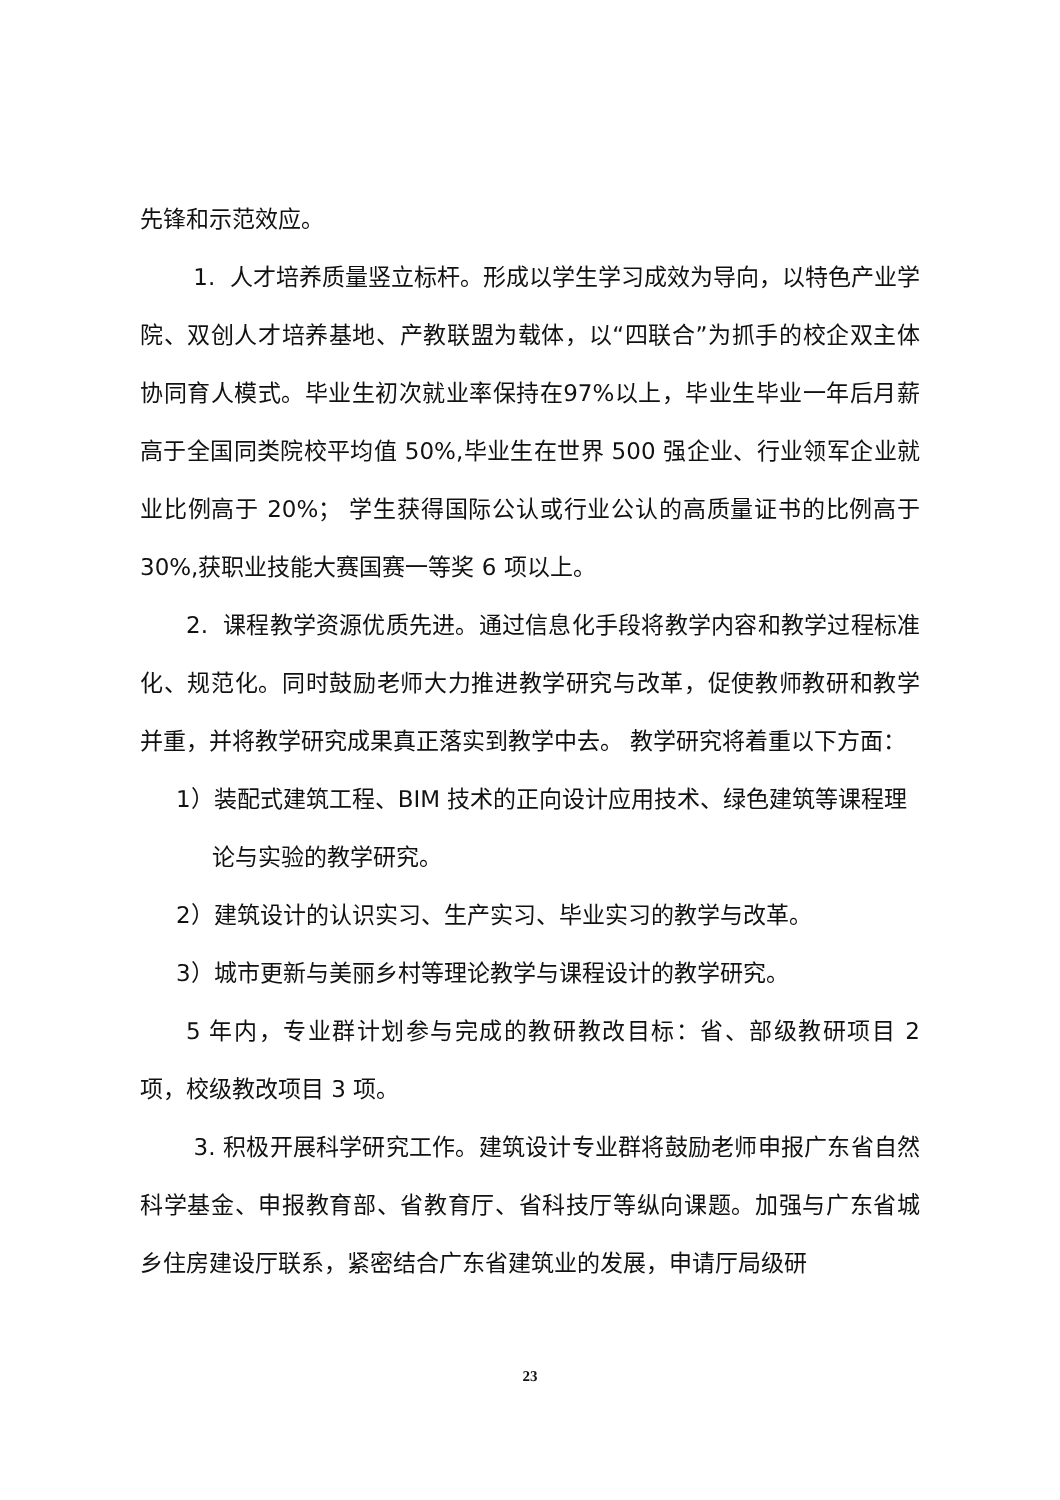先锋和示范效应。
1. 人才培养质量竖立标杆。形成以学生学习成效为导向，以特色产业学院、双创人才培养基地、产教联盟为载体，以“四联合”为抓手的校企双主体协同育人模式。毕业生初次就业率保持在97%以上，毕业生毕业一年后月薪高于全国同类院校平均值 50%,毕业生在世界 500 强企业、行业领军企业就业比例高于 20%； 学生获得国际公认或行业公认的高质量证书的比例高于 30%,获职业技能大赛国赛一等奖 6 项以上。
2. 课程教学资源优质先进。通过信息化手段将教学内容和教学过程标准化、规范化。同时鼓励老师大力推进教学研究与改革，促使教师教研和教学并重，并将教学研究成果真正落实到教学中去。 教学研究将着重以下方面：
1）装配式建筑工程、BIM 技术的正向设计应用技术、绿色建筑等课程理
论与实验的教学研究。
2）建筑设计的认识实习、生产实习、毕业实习的教学与改革。
3）城市更新与美丽乡村等理论教学与课程设计的教学研究。
5 年内，专业群计划参与完成的教研教改目标：省、部级教研项目 2 项，校级教改项目 3 项。
3. 积极开展科学研究工作。建筑设计专业群将鼓励老师申报广东省自然科学基金、申报教育部、省教育厅、省科技厅等纵向课题。加强与广东省城乡住房建设厅联系，紧密结合广东省建筑业的发展，申请厅局级研
23